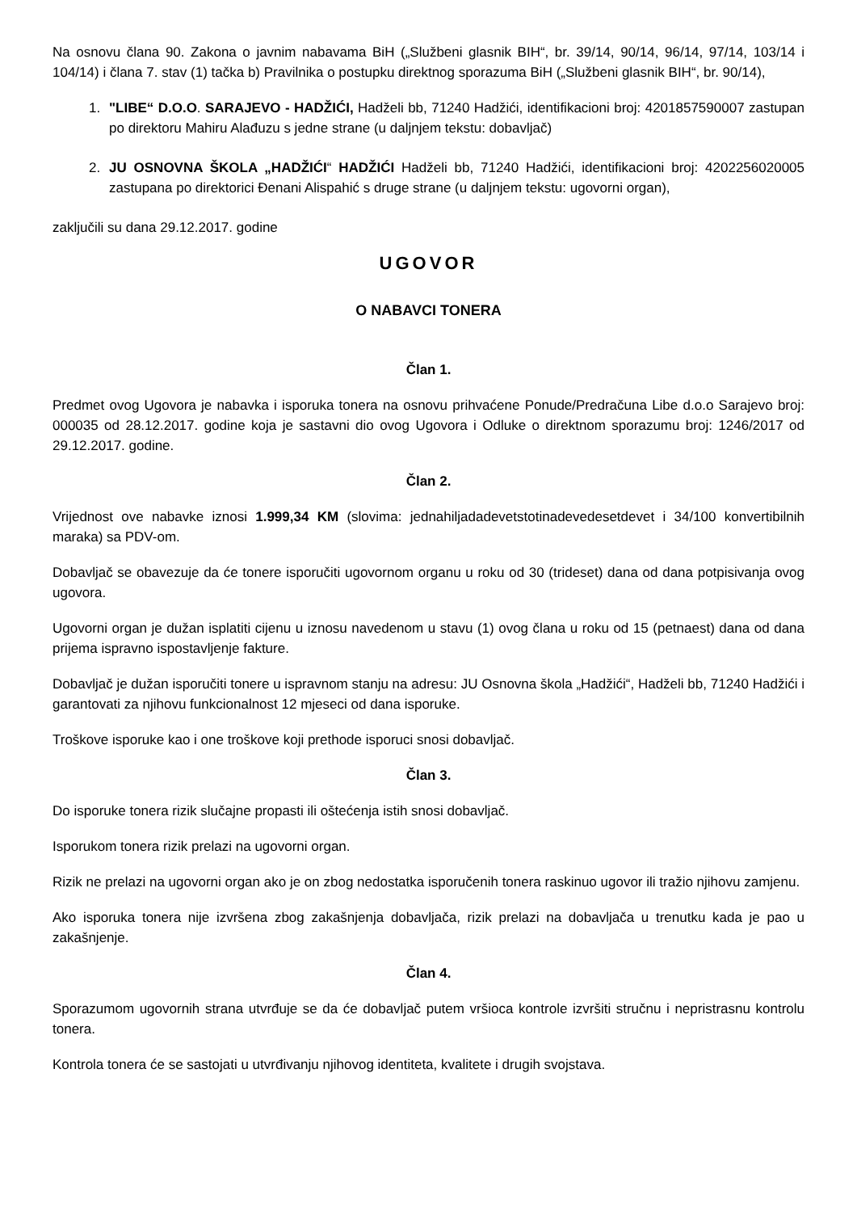Na osnovu člana 90. Zakona o javnim nabavama BiH („Službeni glasnik BIH“, br. 39/14, 90/14, 96/14, 97/14, 103/14 i 104/14) i člana 7. stav (1) tačka b) Pravilnika o postupku direktnog sporazuma BiH („Službeni glasnik BIH“, br. 90/14),
1. "LIBE“ D.O.O. SARAJEVO - HADŽIĆI, Hadželi bb, 71240 Hadžići, identifikacioni broj: 4201857590007 zastupan po direktoru Mahiru Alađuzu s jedne strane (u daljnjem tekstu: dobavljač)
2. JU OSNOVNA ŠKOLA „HADŽIĆI“ HADŽIĆI Hadželi bb, 71240 Hadžići, identifikacioni broj: 4202256020005 zastupana po direktorici Đenani Alispahić s druge strane (u daljnjem tekstu: ugovorni organ),
zaključili su dana 29.12.2017. godine
UGOVOR
O NABAVCI TONERA
Član 1.
Predmet ovog Ugovora je nabavka i isporuka tonera na osnovu prihvaćene Ponude/Predračuna Libe d.o.o Sarajevo broj: 000035 od 28.12.2017. godine koja je sastavni dio ovog Ugovora i Odluke o direktnom sporazumu broj: 1246/2017 od 29.12.2017. godine.
Član 2.
Vrijednost ove nabavke iznosi 1.999,34 KM (slovima: jednahiljadadevetstotinadevedesetdevet i 34/100 konvertibilnih maraka) sa PDV-om.
Dobavljač se obavezuje da će tonere isporučiti ugovornom organu u roku od 30 (trideset) dana od dana potpisivanja ovog ugovora.
Ugovorni organ je dužan isplatiti cijenu u iznosu navedenom u stavu (1) ovog člana u roku od 15 (petnaest) dana od dana prijema ispravno ispostavljenje fakture.
Dobavljač je dužan isporučiti tonere u ispravnom stanju na adresu: JU Osnovna škola „Hadžići“, Hadželi bb, 71240 Hadžići i garantovati za njihovu funkcionalnost 12 mjeseci od dana isporuke.
Troškove isporuke kao i one troškove koji prethode isporuci snosi dobavljač.
Član 3.
Do isporuke tonera rizik slučajne propasti ili oštećenja istih snosi dobavljač.
Isporukom tonera rizik prelazi na ugovorni organ.
Rizik ne prelazi na ugovorni organ ako je on zbog nedostatka isporučenih tonera raskinuo ugovor ili tražio njihovu zamjenu.
Ako isporuka tonera nije izvršena zbog zakašnjenja dobavljača, rizik prelazi na dobavljača u trenutku kada je pao u zakašnjenje.
Član 4.
Sporazumom ugovornih strana utvrđuje se da će dobavljač putem vršioca kontrole izvršiti stručnu i nepristrasnu kontrolu tonera.
Kontrola tonera će se sastojati u utvrđivanju njihovog identiteta, kvalitete i drugih svojstava.